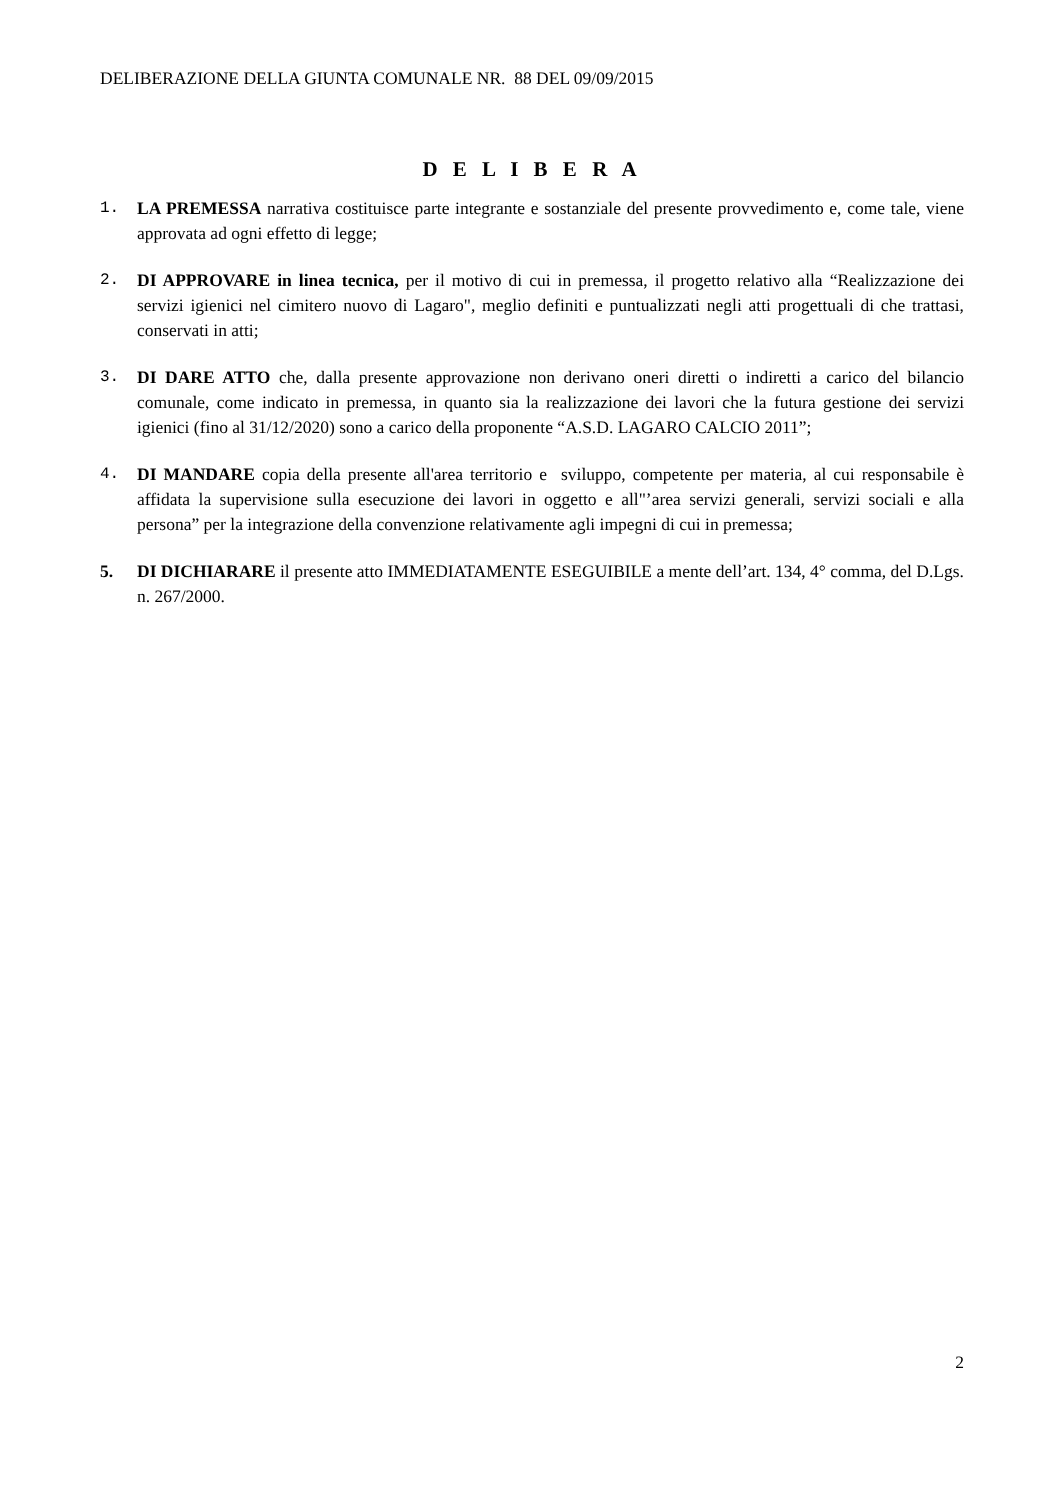DELIBERAZIONE DELLA GIUNTA COMUNALE NR. 88 DEL 09/09/2015
D E L I B E R A
1. LA PREMESSA narrativa costituisce parte integrante e sostanziale del presente provvedimento e, come tale, viene approvata ad ogni effetto di legge;
2. DI APPROVARE in linea tecnica, per il motivo di cui in premessa, il progetto relativo alla “Realizzazione dei servizi igienici nel cimitero nuovo di Lagaro", meglio definiti e puntualizzati negli atti progettuali di che trattasi, conservati in atti;
3. DI DARE ATTO che, dalla presente approvazione non derivano oneri diretti o indiretti a carico del bilancio comunale, come indicato in premessa, in quanto sia la realizzazione dei lavori che la futura gestione dei servizi igienici (fino al 31/12/2020) sono a carico della proponente “A.S.D. LAGARO CALCIO 2011”;
4. DI MANDARE copia della presente all'area territorio e sviluppo, competente per materia, al cui responsabile è affidata la supervisione sulla esecuzione dei lavori in oggetto e all"’area servizi generali, servizi sociali e alla persona” per la integrazione della convenzione relativamente agli impegni di cui in premessa;
5. DI DICHIARARE il presente atto IMMEDIATAMENTE ESEGUIBILE a mente dell’art. 134, 4° comma, del D.Lgs. n. 267/2000.
2